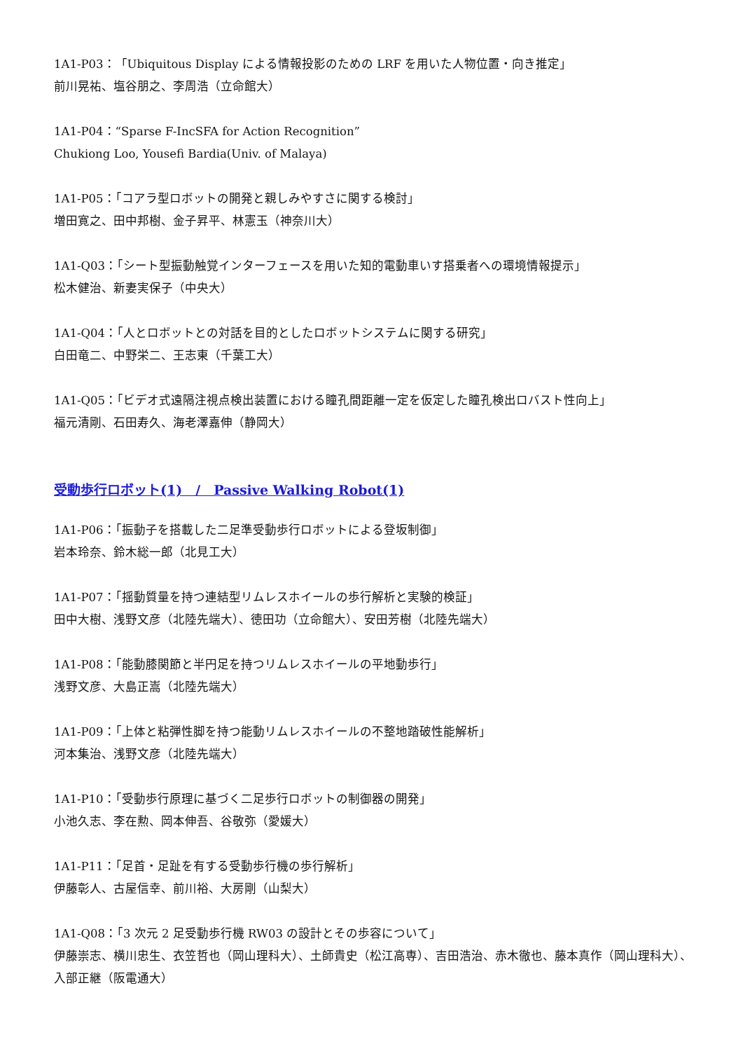1A1-P03：「Ubiquitous Display による情報投影のための LRF を用いた人物位置・向き推定」
前川晃祐、塩谷朋之、李周浩（立命館大）
1A1-P04：“Sparse F-IncSFA for Action Recognition”
Chukiong Loo, Yousefi Bardia(Univ. of Malaya)
1A1-P05：「コアラ型ロボットの開発と親しみやすさに関する検討」
増田寛之、田中邦樹、金子昇平、林憲玉（神奈川大）
1A1-Q03：「シート型振動触覚インターフェースを用いた知的電動車いす搭乗者への環境情報提示」
松木健治、新妻実保子（中央大）
1A1-Q04：「人とロボットとの対話を目的としたロボットシステムに関する研究」
白田竜二、中野栄二、王志東（千葉工大）
1A1-Q05：「ビデオ式遠隔注視点検出装置における瞳孔間距離一定を仮定した瞳孔検出ロバスト性向上」
福元清剛、石田寿久、海老澤嘉伸（静岡大）
受動歩行ロボット(1)　/　Passive Walking Robot(1)
1A1-P06：「振動子を搭載した二足準受動歩行ロボットによる登坂制御」
岩本玲奈、鈴木総一郎（北見工大）
1A1-P07：「揺動質量を持つ連結型リムレスホイールの歩行解析と実験的検証」
田中大樹、浅野文彦（北陸先端大）、徳田功（立命館大）、安田芳樹（北陸先端大）
1A1-P08：「能動膝関節と半円足を持つリムレスホイールの平地動歩行」
浅野文彦、大島正嵩（北陸先端大）
1A1-P09：「上体と粘弾性脚を持つ能動リムレスホイールの不整地踏破性能解析」
河本集治、浅野文彦（北陸先端大）
1A1-P10：「受動歩行原理に基づく二足歩行ロボットの制御器の開発」
小池久志、李在勲、岡本伸吾、谷敬弥（愛媛大）
1A1-P11：「足首・足趾を有する受動歩行機の歩行解析」
伊藤彰人、古屋信幸、前川裕、大房剛（山梨大）
1A1-Q08：「3 次元 2 足受動歩行機 RW03 の設計とその歩容について」
伊藤崇志、横川忠生、衣笠哲也（岡山理科大）、土師貴史（松江高専）、吉田浩治、赤木徹也、藤本真作（岡山理科大）、入部正継（阪電通大）